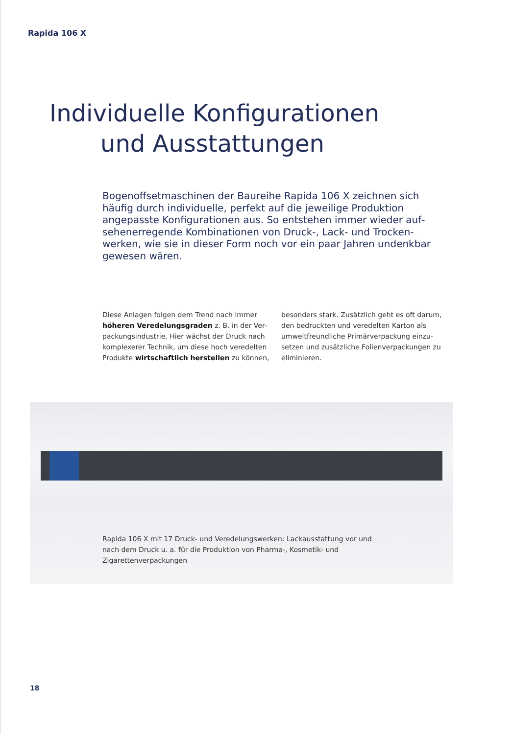Rapida 106 X
Individuelle Konfigurationen
und Ausstattungen
Bogenoffsetmaschinen der Baureihe Rapida 106 X zeichnen sich häufig durch individuelle, perfekt auf die jeweilige Produktion angepasste Konfigurationen aus. So entstehen immer wieder auf­sehenerregende Kombinationen von Druck-, Lack- und Trocken­werken, wie sie in dieser Form noch vor ein paar Jahren undenkbar gewesen wären.
Diese Anlagen folgen dem Trend nach immer höheren Veredelungsgraden z. B. in der Ver­packungsindustrie. Hier wächst der Druck nach komplexerer Technik, um diese hoch veredelten Produkte wirtschaftlich herstellen zu können,
besonders stark. Zusätzlich geht es oft darum, den bedruckten und veredelten Karton als umweltfreundliche Primärverpackung einzu­setzen und zusätzliche Folienverpackungen zu eliminieren.
Rapida 106 X mit 17 Druck- und Veredelungswerken: Lackausstattung vor und nach dem Druck u. a. für die Produktion von Pharma-, Kosmetik- und Zigarettenverpackungen
18